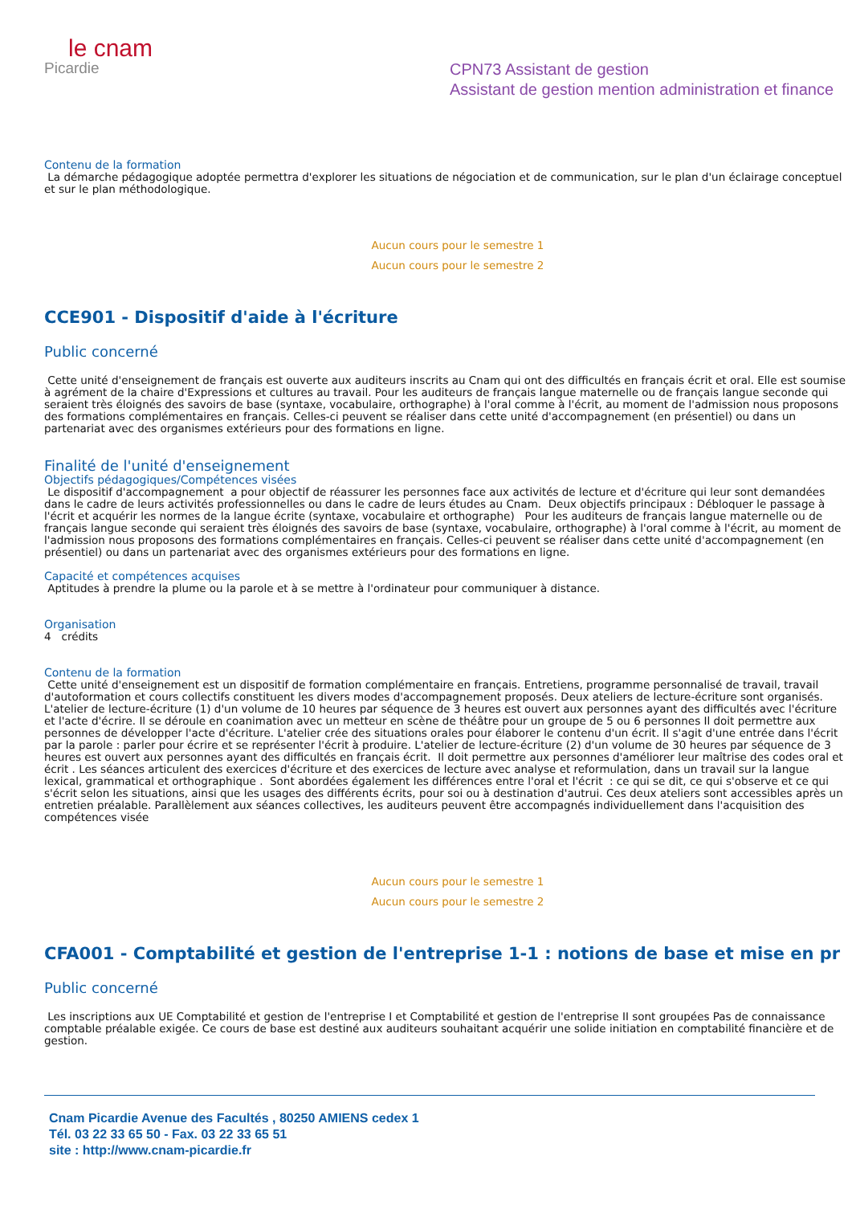le cnam
Picardie
CPN73 Assistant de gestion
Assistant de gestion mention administration et finance
Contenu de la formation
La démarche pédagogique adoptée permettra d'explorer les situations de négociation et de communication, sur le plan d'un éclairage conceptuel et sur le plan méthodologique.
Aucun cours pour le semestre 1
Aucun cours pour le semestre 2
CCE901 - Dispositif d'aide à l'écriture
Public concerné
Cette unité d'enseignement de français est ouverte aux auditeurs inscrits au Cnam qui ont des difficultés en français écrit et oral. Elle est soumise à agrément de la chaire d'Expressions et cultures au travail. Pour les auditeurs de français langue maternelle ou de français langue seconde qui seraient très éloignés des savoirs de base (syntaxe, vocabulaire, orthographe) à l'oral comme à l'écrit, au moment de l'admission nous proposons des formations complémentaires en français. Celles-ci peuvent se réaliser dans cette unité d'accompagnement (en présentiel) ou dans un partenariat avec des organismes extérieurs pour des formations en ligne.
Finalité de l'unité d'enseignement
Objectifs pédagogiques/Compétences visées
Le dispositif d'accompagnement a pour objectif de réassurer les personnes face aux activités de lecture et d'écriture qui leur sont demandées dans le cadre de leurs activités professionnelles ou dans le cadre de leurs études au Cnam. Deux objectifs principaux : Débloquer le passage à l'écrit et acquérir les normes de la langue écrite (syntaxe, vocabulaire et orthographe) Pour les auditeurs de français langue maternelle ou de français langue seconde qui seraient très éloignés des savoirs de base (syntaxe, vocabulaire, orthographe) à l'oral comme à l'écrit, au moment de l'admission nous proposons des formations complémentaires en français. Celles-ci peuvent se réaliser dans cette unité d'accompagnement (en présentiel) ou dans un partenariat avec des organismes extérieurs pour des formations en ligne.
Capacité et compétences acquises
Aptitudes à prendre la plume ou la parole et à se mettre à l'ordinateur pour communiquer à distance.
Organisation
4 crédits
Contenu de la formation
Cette unité d'enseignement est un dispositif de formation complémentaire en français. Entretiens, programme personnalisé de travail, travail d'autoformation et cours collectifs constituent les divers modes d'accompagnement proposés. Deux ateliers de lecture-écriture sont organisés. L'atelier de lecture-écriture (1) d'un volume de 10 heures par séquence de 3 heures est ouvert aux personnes ayant des difficultés avec l'écriture et l'acte d'écrire. Il se déroule en coanimation avec un metteur en scène de théâtre pour un groupe de 5 ou 6 personnes Il doit permettre aux personnes de développer l'acte d'écriture. L'atelier crée des situations orales pour élaborer le contenu d'un écrit. Il s'agit d'une entrée dans l'écrit par la parole : parler pour écrire et se représenter l'écrit à produire. L'atelier de lecture-écriture (2) d'un volume de 30 heures par séquence de 3 heures est ouvert aux personnes ayant des difficultés en français écrit. Il doit permettre aux personnes d'améliorer leur maîtrise des codes oral et écrit . Les séances articulent des exercices d'écriture et des exercices de lecture avec analyse et reformulation, dans un travail sur la langue lexical, grammatical et orthographique . Sont abordées également les différences entre l'oral et l'écrit : ce qui se dit, ce qui s'observe et ce qui s'écrit selon les situations, ainsi que les usages des différents écrits, pour soi ou à destination d'autrui. Ces deux ateliers sont accessibles après un entretien préalable. Parallèlement aux séances collectives, les auditeurs peuvent être accompagnés individuellement dans l'acquisition des compétences visée
Aucun cours pour le semestre 1
Aucun cours pour le semestre 2
CFA001 - Comptabilité et gestion de l'entreprise 1-1 : notions de base et mise en pr
Public concerné
Les inscriptions aux UE Comptabilité et gestion de l'entreprise I et Comptabilité et gestion de l'entreprise II sont groupées Pas de connaissance comptable préalable exigée. Ce cours de base est destiné aux auditeurs souhaitant acquérir une solide initiation en comptabilité financière et de gestion.
Cnam Picardie Avenue des Facultés , 80250 AMIENS cedex 1
Tél. 03 22 33 65 50 - Fax. 03 22 33 65 51
site : http://www.cnam-picardie.fr